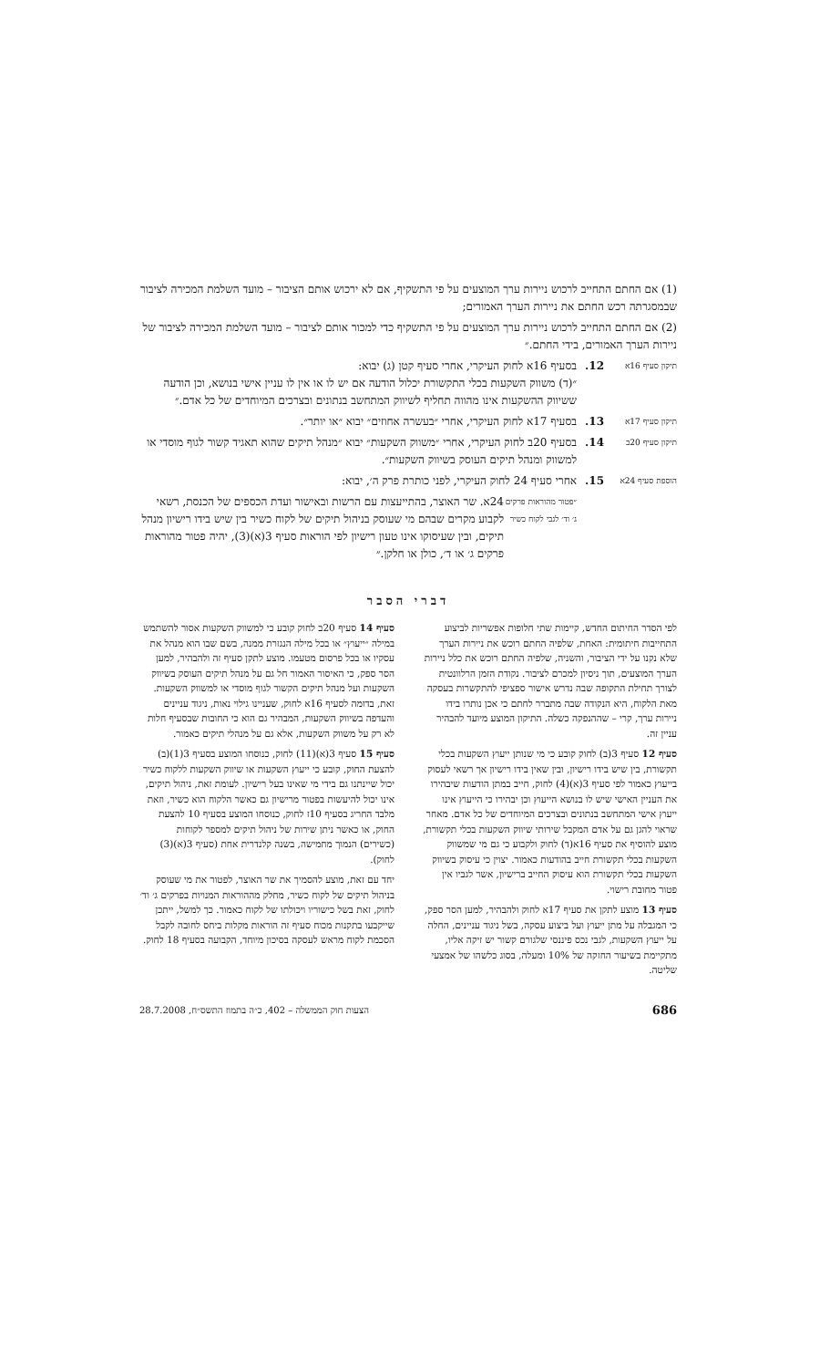(1) אם החתם התחייב לרכוש ניירות ערך המוצעים על פי התשקיף, אם לא ירכוש אותם הציבור – מועד השלמת המכירה לציבור שבמסגרתה רכש החתם את ניירות הערך האמורים;
(2) אם החתם התחייב לרכוש ניירות ערך המוצעים על פי התשקיף כדי למכור אותם לציבור – מועד השלמת המכירה לציבור של ניירות הערך האמורים, בידי החתם.״
תיקון סעיף 16א
12. בסעיף 16א לחוק העיקרי, אחרי סעיף קטן (ג) יבוא:
״(ד) משווק השקעות בכלי התקשורת יכלול הודעה אם יש לו או אין לו עניין אישי בנושא, וכן הודעה ששיווק ההשקעות אינו מהווה תחליף לשיווק המתחשב בנתונים ובצרכים המיוחדים של כל אדם.״
תיקון סעיף 17א
13. בסעיף 17א לחוק העיקרי, אחרי ״בעשרה אחוזים״ יבוא ״או יותר״.
תיקון סעיף 20ב
14. בסעיף 20ב לחוק העיקרי, אחרי ״משווק השקעות״ יבוא ״מנהל תיקים שהוא תאגיד קשור לגוף מוסדי או למשווק ומנהל תיקים העוסק בשיווק השקעות״.
הוספת סעיף 24א
15. אחרי סעיף 24 לחוק העיקרי, לפני כותרת פרק ה׳, יבוא:
״פטור מהוראות פרקים ג׳ וד׳ לגבי לקוח כשיר
24א. שר האוצר, בהתייעצות עם הרשות ובאישור ועדת הכספים של הכנסת, רשאי לקבוע מקרים שבהם מי שעוסק בניהול תיקים של לקוח כשיר בין שיש בידו רישיון מנהל תיקים, ובין שעיסוקו אינו טעון רישיון לפי הוראות סעיף 3(א)(3), יהיה פטור מהוראות פרקים ג׳ או ד׳, כולן או חלקן.״
דברי הסבר
לפי הסדר החיתום החדש, קיימות שתי חלופות אפשריות לביצוע התחייבות חיתומית: האחת, שלפיה החתם רוכש את ניירות הערך שלא נקנו על ידי הציבור, והשניה, שלפיה החתם רוכש את כלל ניירות הערך המוצעים, תוך ניסיון למכרם לציבור. נקודת הזמן הרלוונטית לצורך תחילת התקופה שבה נדרש אישור ספציפי להתקשרות בעסקה מאת הלקוח, היא הנקודה שבה מתברר לחתם כי אכן נותרו בידו ניירות ערך, קרי – שההנפקה כשלה. התיקון המוצע מיועד להבהיר עניין זה.
סעיף 12 סעיף 3(ב) לחוק קובע כי מי שנותן ייעוץ השקעות בכלי תקשורת, בין שיש בידו רישיון, ובין שאין בידו רישיון אך רשאי לעסוק בייעוץ כאמור לפי סעיף 3(א)(4) לחוק, חייב במתן הודעות שיבהירו את העניין האישי שיש לו בנושא הייעוץ וכן יבהירו כי הייעוץ אינו ייעוץ אישי המתחשב בנתונים ובצרכים המיוחדים של כל אדם. מאחר שראוי להגן גם על אדם המקבל שירותי שיווק השקעות בכלי תקשורת, מוצע להוסיף את סעיף 16א(ד) לחוק ולקבוע כי גם מי שמשווק השקעות בכלי תקשורת חייב בהודעות כאמור. יצוין כי עיסוק בשיווק השקעות בכלי תקשורת הוא עיסוק החייב ברישיון, אשר לגביו אין פטור מחובת רישוי.
סעיף 13 מוצע לתקן את סעיף 17א לחוק ולהבהיר, למען הסר ספק, כי המגבלה על מתן ייעוץ ועל ביצוע עסקה, בשל ניגוד עניינים, החלה על ייעוץ השקעות, לגבי נכס פיננסי שלגורם קשור יש זיקה אליו, מתקיימת בשיעור החזקה של 10% ומעלה, בסוג כלשהו של אמצעי שליטה.
סעיף 14 סעיף 20ב לחוק קובע כי למשווק השקעות אסור להשתמש במילה ״ייעוץ״ או בכל מילה הנגזרת ממנה, בשם שבו הוא מנהל את עסקיו או בכל פרסום מטעמו. מוצע לתקן סעיף זה ולהבהיר, למען הסר ספק, כי האיסור האמור חל גם על מנהל תיקים העוסק בשיווק השקעות ועל מנהל תיקים הקשור לגוף מוסדי או למשווק השקעות. זאת, בדומה לסעיף 16א לחוק, שעניינו גילוי נאות, ניגוד עניינים והעדפה בשיווק השקעות, המבהיר גם הוא כי החובות שבסעיף חלות לא רק על משווק השקעות, אלא גם על מנהלי תיקים כאמור.
סעיף 15 סעיף 3(א)(11) לחוק, כנוסחו המוצע בסעיף 3(1)(ב) להצעת החוק, קובע כי ייעוץ השקעות או שיווק השקעות ללקוח כשיר יכול שיינתנו גם בידי מי שאינו בעל רישיון. לעומת זאת, ניהול תיקים, אינו יכול להיעשות בפטור מרישיון גם כאשר הלקוח הוא כשיר, וזאת מלבד החריג בסעיף 10ז לחוק, כנוסחו המוצע בסעיף 10 להצעת החוק, או כאשר ניתן שירות של ניהול תיקים למספר לקוחות (כשירים) הנמוך מחמישה, בשנה קלנדרית אחת (סעיף 3(א)(3) לחוק).
יחד עם זאת, מוצע להסמיך את שר האוצר, לפטור את מי שעוסק בניהול תיקים של לקוח כשיר, מחלק מההוראות המנויות בפרקים ג׳ וד׳ לחוק, זאת בשל כישוריו ויכולתו של לקוח כאמור. כך למשל, ייתכן שייקבעו בתקנות מכוח סעיף זה הוראות מקלות ביחס לחובה לקבל הסכמת לקוח מראש לעסקה בסיכון מיוחד, הקבועה בסעיף 18 לחוק.
686 הצעות חוק הממשלה – 402, כ״ה בתמוז התשס״ח, 28.7.2008